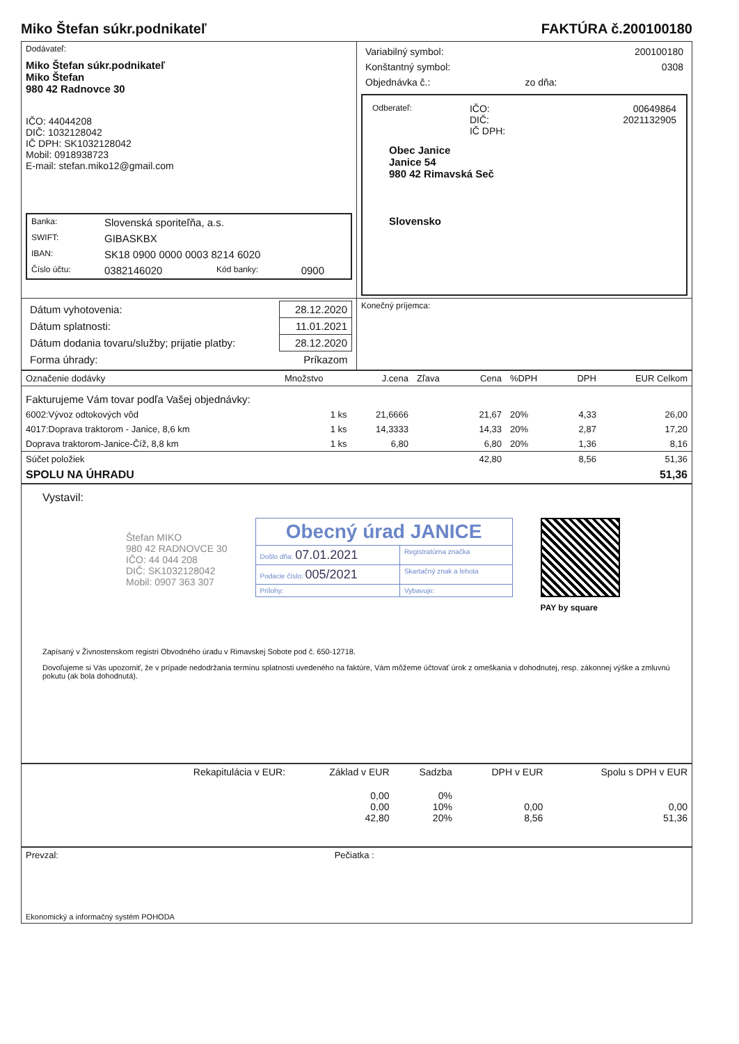Miko Štefan súkr.podnikateľ FAKTÚRA č.200100180
| Dodávateľ: Miko Štefan súkr.podnikateľ Miko Štefan 980 42 Radnovce 30 IČO: 44044208 DIČ: 1032128042 IČ DPH: SK1032128042 Mobil: 0918938723 E-mail: stefan.miko12@gmail.com / Banka: / Slovenská sporiteľňa, a.s. / / / / SWIFT: / GIBASKBX / / / / IBAN: / SK18 0900 0000 0003 8214 6020 / / / / Číslo účtu: / 0382146020 / Kód banky: / 0900 / | / Variabilný symbol: / / 200100180 / / Konštantný symbol: / / 0308 / / Objednávka č.: / zo dňa: / / / Odberateľ: / IČO: DIČ: IČ DPH: / 00649864 2021132905 / Obec Janice Janice 54 980 42 Rimavská Seč Slovensko |
| / Dátum vyhotovenia: / 28.12.2020 / / Dátum splatnosti: / 11.01.2021 / / Dátum dodania tovaru/služby; prijatie platby: / 28.12.2020 / / Forma úhrady: / Príkazom / | Konečný príjemca: |
| Označenie dodávky | Množstvo | J.cena | Zľava | Cena | %DPH | DPH | EUR Celkom |
| --- | --- | --- | --- | --- | --- | --- | --- |
| Fakturujeme Vám tovar podľa Vašej objednávky: | | | | | | | |
| 6002:Vývoz odtokových vôd | 1 ks | 21,6666 | | 21,67 | 20% | 4,33 | 26,00 |
| 4017:Doprava traktorom - Janice, 8,6 km | 1 ks | 14,3333 | | 14,33 | 20% | 2,87 | 17,20 |
| Doprava traktorom-Janice-Číž, 8,8 km | 1 ks | 6,80 | | 6,80 | 20% | 1,36 | 8,16 |
| Súčet položiek | | | | 42,80 | | 8,56 | 51,36 |
| SPOLU NA ÚHRADU | | | | | | | 51,36 |
Vystavil:
Štefan MIKO
980 42 RADNOVCE 30
IČO: 44 044 208
DIČ: SK1032128042
Mobil: 0907 363 307
| Obecný úrad JANICE | |
| Došlo dňa: 07.01.2021 | Registratúrna značka |
| Podacie číslo: 005/2021 | Skartačný znak a lehota |
| Prílohy: | Vybavuje: |
PAY by square
Zapísaný v Živnostenskom registri Obvodného úradu v Rimavskej Sobote pod č. 650-12718.
Dovoľujeme si Vás upozorniť, že v prípade nedodržania termínu splatnosti uvedeného na faktúre, Vám môžeme účtovať úrok z omeškania v dohodnutej, resp. zákonnej výške a zmluvnú pokutu (ak bola dohodnutá).
| Rekapitulácia v EUR: | Základ v EUR | Sadzba | DPH v EUR | Spolu s DPH v EUR |
| --- | --- | --- | --- | --- |
| | 0,00 0,00 42,80 | 0% 10% 20% | 0,00 8,56 | 0,00 51,36 |
| Prevzal: | Pečiatka : |
| Ekonomický a informačný systém POHODA | |